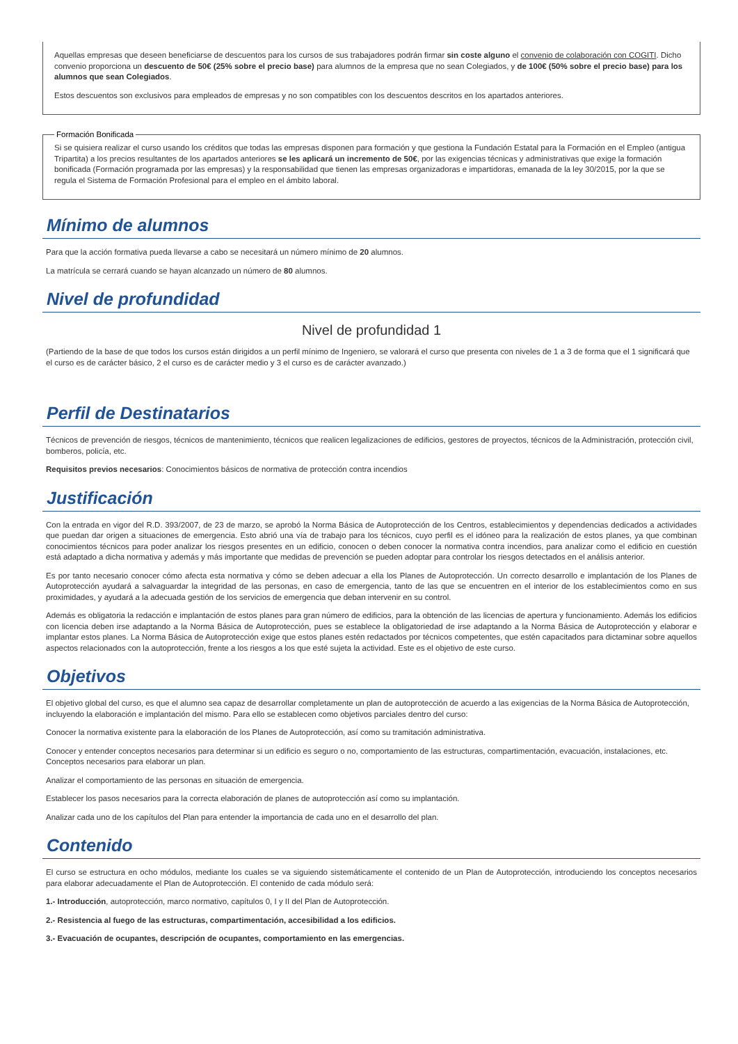Aquellas empresas que deseen beneficiarse de descuentos para los cursos de sus trabajadores podrán firmar sin coste alguno el convenio de colaboración con COGITI. Dicho convenio proporciona un descuento de 50€ (25% sobre el precio base) para alumnos de la empresa que no sean Colegiados, y de 100€ (50% sobre el precio base) para los alumnos que sean Colegiados.
Estos descuentos son exclusivos para empleados de empresas y no son compatibles con los descuentos descritos en los apartados anteriores.
Formación Bonificada
Si se quisiera realizar el curso usando los créditos que todas las empresas disponen para formación y que gestiona la Fundación Estatal para la Formación en el Empleo (antigua Tripartita) a los precios resultantes de los apartados anteriores se les aplicará un incremento de 50€, por las exigencias técnicas y administrativas que exige la formación bonificada (Formación programada por las empresas) y la responsabilidad que tienen las empresas organizadoras e impartidoras, emanada de la ley 30/2015, por la que se regula el Sistema de Formación Profesional para el empleo en el ámbito laboral.
Mínimo de alumnos
Para que la acción formativa pueda llevarse a cabo se necesitará un número mínimo de 20 alumnos.
La matrícula se cerrará cuando se hayan alcanzado un número de 80 alumnos.
Nivel de profundidad
Nivel de profundidad 1
(Partiendo de la base de que todos los cursos están dirigidos a un perfil mínimo de Ingeniero, se valorará el curso que presenta con niveles de 1 a 3 de forma que el 1 significará que el curso es de carácter básico, 2 el curso es de carácter medio y 3 el curso es de carácter avanzado.)
Perfil de Destinatarios
Técnicos de prevención de riesgos, técnicos de mantenimiento, técnicos que realicen legalizaciones de edificios, gestores de proyectos, técnicos de la Administración, protección civil, bomberos, policía, etc.
Requisitos previos necesarios: Conocimientos básicos de normativa de protección contra incendios
Justificación
Con la entrada en vigor del R.D. 393/2007, de 23 de marzo, se aprobó la Norma Básica de Autoprotección de los Centros, establecimientos y dependencias dedicados a actividades que puedan dar origen a situaciones de emergencia. Esto abrió una vía de trabajo para los técnicos, cuyo perfil es el idóneo para la realización de estos planes, ya que combinan conocimientos técnicos para poder analizar los riesgos presentes en un edificio, conocen o deben conocer la normativa contra incendios, para analizar como el edificio en cuestión está adaptado a dicha normativa y además y más importante que medidas de prevención se pueden adoptar para controlar los riesgos detectados en el análisis anterior.
Es por tanto necesario conocer cómo afecta esta normativa y cómo se deben adecuar a ella los Planes de Autoprotección. Un correcto desarrollo e implantación de los Planes de Autoprotección ayudará a salvaguardar la integridad de las personas, en caso de emergencia, tanto de las que se encuentren en el interior de los establecimientos como en sus proximidades, y ayudará a la adecuada gestión de los servicios de emergencia que deban intervenir en su control.
Además es obligatoria la redacción e implantación de estos planes para gran número de edificios, para la obtención de las licencias de apertura y funcionamiento. Además los edificios con licencia deben irse adaptando a la Norma Básica de Autoprotección, pues se establece la obligatoriedad de irse adaptando a la Norma Básica de Autoprotección y elaborar e implantar estos planes. La Norma Básica de Autoprotección exige que estos planes estén redactados por técnicos competentes, que estén capacitados para dictaminar sobre aquellos aspectos relacionados con la autoprotección, frente a los riesgos a los que esté sujeta la actividad. Este es el objetivo de este curso.
Objetivos
El objetivo global del curso, es que el alumno sea capaz de desarrollar completamente un plan de autoprotección de acuerdo a las exigencias de la Norma Básica de Autoprotección, incluyendo la elaboración e implantación del mismo. Para ello se establecen como objetivos parciales dentro del curso:
Conocer la normativa existente para la elaboración de los Planes de Autoprotección, así como su tramitación administrativa.
Conocer y entender conceptos necesarios para determinar si un edificio es seguro o no, comportamiento de las estructuras, compartimentación, evacuación, instalaciones, etc. Conceptos necesarios para elaborar un plan.
Analizar el comportamiento de las personas en situación de emergencia.
Establecer los pasos necesarios para la correcta elaboración de planes de autoprotección así como su implantación.
Analizar cada uno de los capítulos del Plan para entender la importancia de cada uno en el desarrollo del plan.
Contenido
El curso se estructura en ocho módulos, mediante los cuales se va siguiendo sistemáticamente el contenido de un Plan de Autoprotección, introduciendo los conceptos necesarios para elaborar adecuadamente el Plan de Autoprotección. El contenido de cada módulo será:
1.- Introducción, autoprotección, marco normativo, capítulos 0, I y II del Plan de Autoprotección.
2.- Resistencia al fuego de las estructuras, compartimentación, accesibilidad a los edificios.
3.- Evacuación de ocupantes, descripción de ocupantes, comportamiento en las emergencias.